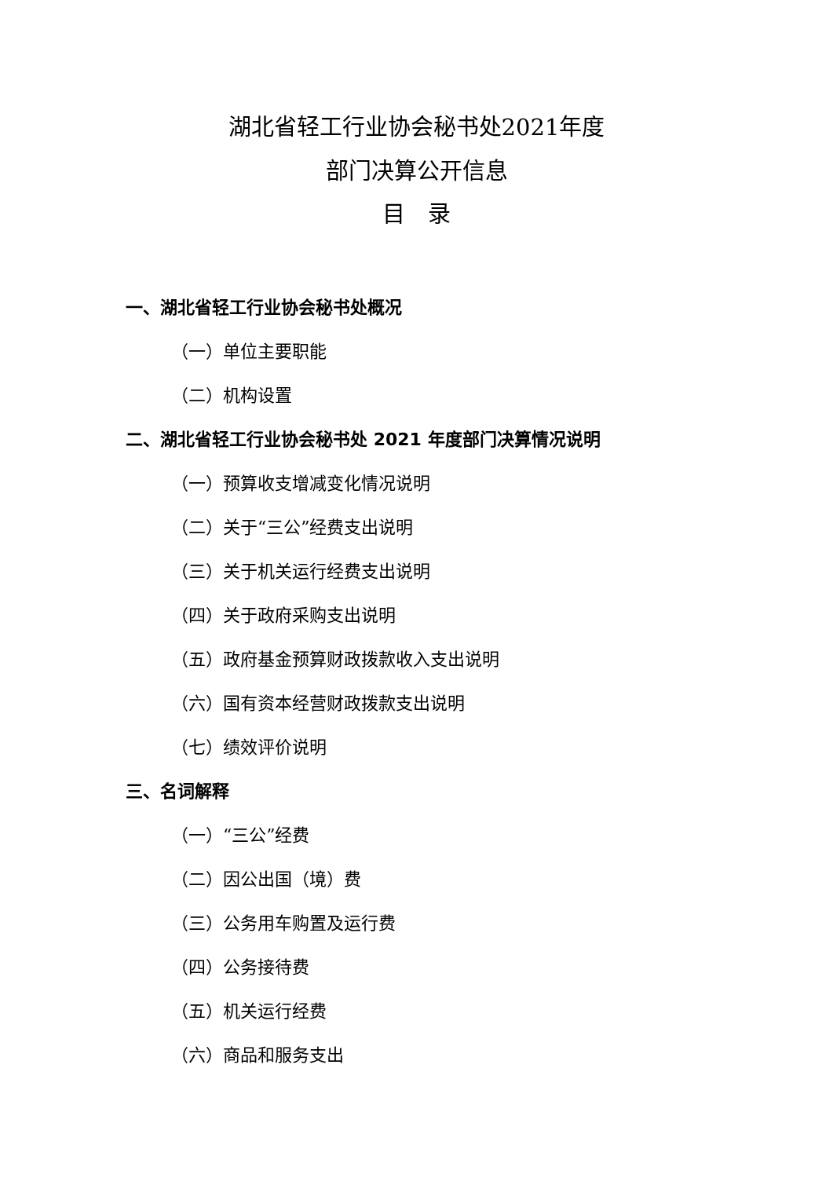湖北省轻工行业协会秘书处2021年度
部门决算公开信息
目　录
一、湖北省轻工行业协会秘书处概况
（一）单位主要职能
（二）机构设置
二、湖北省轻工行业协会秘书处 2021 年度部门决算情况说明
（一）预算收支增减变化情况说明
（二）关于“三公”经费支出说明
（三）关于机关运行经费支出说明
（四）关于政府采购支出说明
（五）政府基金预算财政拨款收入支出说明
（六）国有资本经营财政拨款支出说明
（七）绩效评价说明
三、名词解释
（一）“三公”经费
（二）因公出国（境）费
（三）公务用车购置及运行费
（四）公务接待费
（五）机关运行经费
（六）商品和服务支出